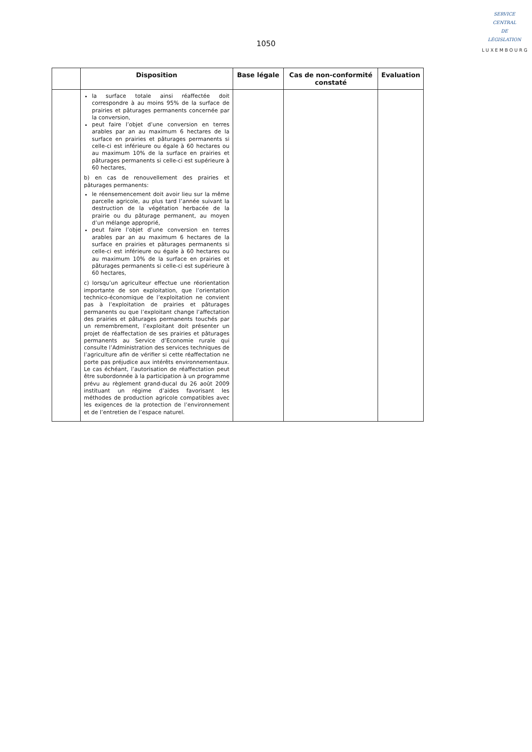1050
SERVICE
CENTRAL
DE
LÉGISLATION
LUXEMBOURG
| | Disposition | Base légale | Cas de non-conformité constaté | Evaluation |
| --- | --- | --- | --- | --- |
| | la surface totale ainsi réaffectée doit correspondre à au moins 95% de la surface de prairies et pâturages permanents concernée par la conversion, peut faire l’objet d’une conversion en terres arables par an au maximum 6 hectares de la surface en prairies et pâturages permanents si celle-ci est inférieure ou égale à 60 hectares ou au maximum 10% de la surface en prairies et pâturages permanents si celle-ci est supérieure à 60 hectares, b) en cas de renouvellement des prairies et pâturages permanents: le réensemencement doit avoir lieu sur la même parcelle agricole, au plus tard l’année suivant la destruction de la végétation herbacée de la prairie ou du pâturage permanent, au moyen d’un mélange approprié, peut faire l’objet d’une conversion en terres arables par an au maximum 6 hectares de la surface en prairies et pâturages permanents si celle-ci est inférieure ou égale à 60 hectares ou au maximum 10% de la surface en prairies et pâturages permanents si celle-ci est supérieure à 60 hectares, c) lorsqu’un agriculteur effectue une réorientation importante de son exploitation, que l’orientation technico-économique de l’exploitation ne convient pas à l’exploitation de prairies et pâturages permanents ou que l’exploitant change l’affectation des prairies et pâturages permanents touchés par un remembrement, l’exploitant doit présenter un projet de réaffectation de ses prairies et pâturages permanents au Service d’Economie rurale qui consulte l’Administration des services techniques de l’agriculture afin de vérifier si cette réaffectation ne porte pas préjudice aux intérêts environnementaux. Le cas échéant, l’autorisation de réaffectation peut être subordonnée à la participation à un programme prévu au règlement grand-ducal du 26 août 2009 instituant un régime d’aides favorisant les méthodes de production agricole compatibles avec les exigences de la protection de l’environnement et de l’entretien de l’espace naturel. | | | |